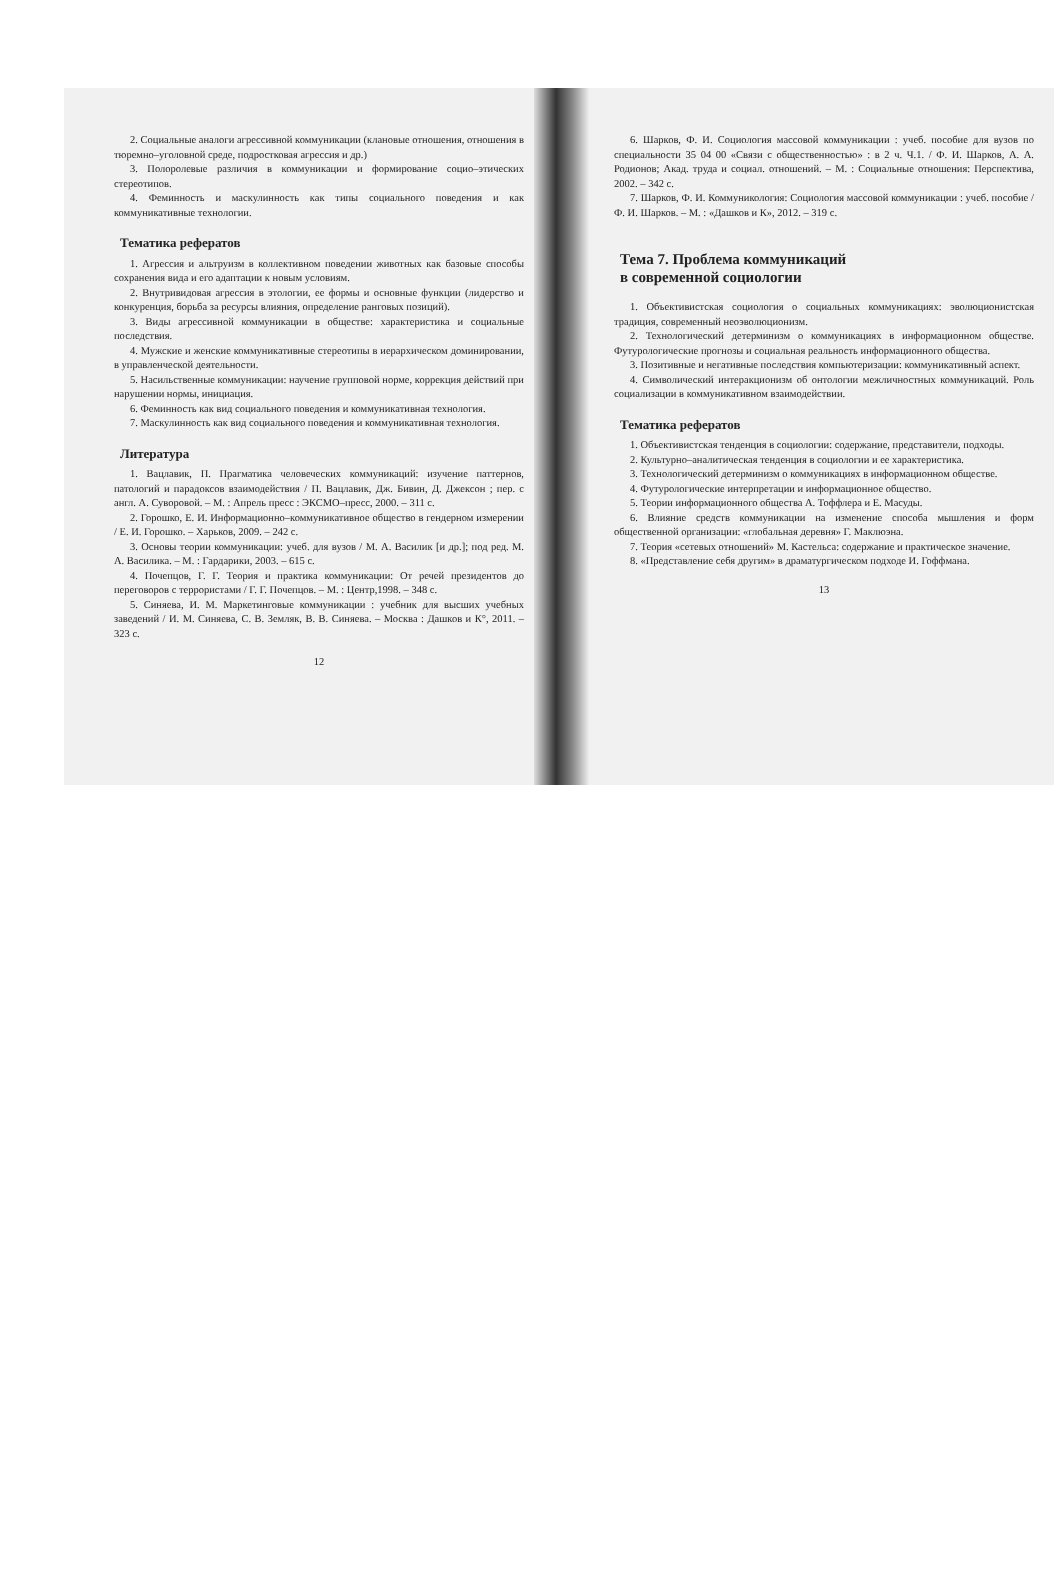2. Социальные аналоги агрессивной коммуникации (клановые отношения, отношения в тюремно–уголовной среде, подростковая агрессия и др.)
3. Полоролевые различия в коммуникации и формирование социо–этических стереотипов.
4. Феминность и маскулинность как типы социального поведения и как коммуникативные технологии.
Тематика рефератов
1. Агрессия и альтруизм в коллективном поведении животных как базовые способы сохранения вида и его адаптации к новым условиям.
2. Внутривидовая агрессия в этологии, ее формы и основные функции (лидерство и конкуренция, борьба за ресурсы влияния, определение ранговых позиций).
3. Виды агрессивной коммуникации в обществе: характеристика и социальные последствия.
4. Мужские и женские коммуникативные стереотипы в иерархическом доминировании, в управленческой деятельности.
5. Насильственные коммуникации: научение групповой норме, коррекция действий при нарушении нормы, инициация.
6. Феминность как вид социального поведения и коммуникативная технология.
7. Маскулинность как вид социального поведения и коммуникативная технология.
Литература
1. Вацлавик, П. Прагматика человеческих коммуникаций: изучение паттернов, патологий и парадоксов взаимодействия / П. Вацлавик, Дж. Бивин, Д. Джексон ; пер. с англ. А. Суворовой. – М. : Апрель пресс : ЭКСМО–пресс, 2000. – 311 с.
2. Горошко, Е. И. Информационно–коммуникативное общество в гендерном измерении / Е. И. Горошко. – Харьков, 2009. – 242 с.
3. Основы теории коммуникации: учеб. для вузов / М. А. Василик [и др.]; под ред. М. А. Василика. – М. : Гардарики, 2003. – 615 с.
4. Почепцов, Г. Г. Теория и практика коммуникации: От речей президентов до переговоров с террористами / Г. Г. Почепцов. – М. : Центр,1998. – 348 с.
5. Синяева, И. М. Маркетинговые коммуникации : учебник для высших учебных заведений / И. М. Синяева, С. В. Земляк, В. В. Синяева. – Москва : Дашков и К°, 2011. – 323 с.
12
6. Шарков, Ф. И. Социология массовой коммуникации : учеб. пособие для вузов по специальности 35 04 00 «Связи с общественностью» : в 2 ч. Ч.1. / Ф. И. Шарков, А. А. Родионов; Акад. труда и социал. отношений. – М. : Социальные отношения: Перспектива, 2002. – 342 с.
7. Шарков, Ф. И. Коммуникология: Социология массовой коммуникации : учеб. пособие / Ф. И. Шарков. – М. : «Дашков и К», 2012. – 319 с.
Тема 7. Проблема коммуникаций
в современной социологии
1. Объективистская социология о социальных коммуникациях: эволюционистская традиция, современный неоэволюционизм.
2. Технологический детерминизм о коммуникациях в информационном обществе. Футурологические прогнозы и социальная реальность информационного общества.
3. Позитивные и негативные последствия компьютеризации: коммуникативный аспект.
4. Символический интеракционизм об онтологии межличностных коммуникаций. Роль социализации в коммуникативном взаимодействии.
Тематика рефератов
1. Объективистская тенденция в социологии: содержание, представители, подходы.
2. Культурно–аналитическая тенденция в социологии и ее характеристика.
3. Технологический детерминизм о коммуникациях в информационном обществе.
4. Футурологические интерпретации и информационное общество.
5. Теории информационного общества А. Тоффлера и Е. Масуды.
6. Влияние средств коммуникации на изменение способа мышления и форм общественной организации: «глобальная деревня» Г. Маклюэна.
7. Теория «сетевых отношений» М. Кастельса: содержание и практическое значение.
8. «Представление себя другим» в драматургическом подходе И. Гоффмана.
13